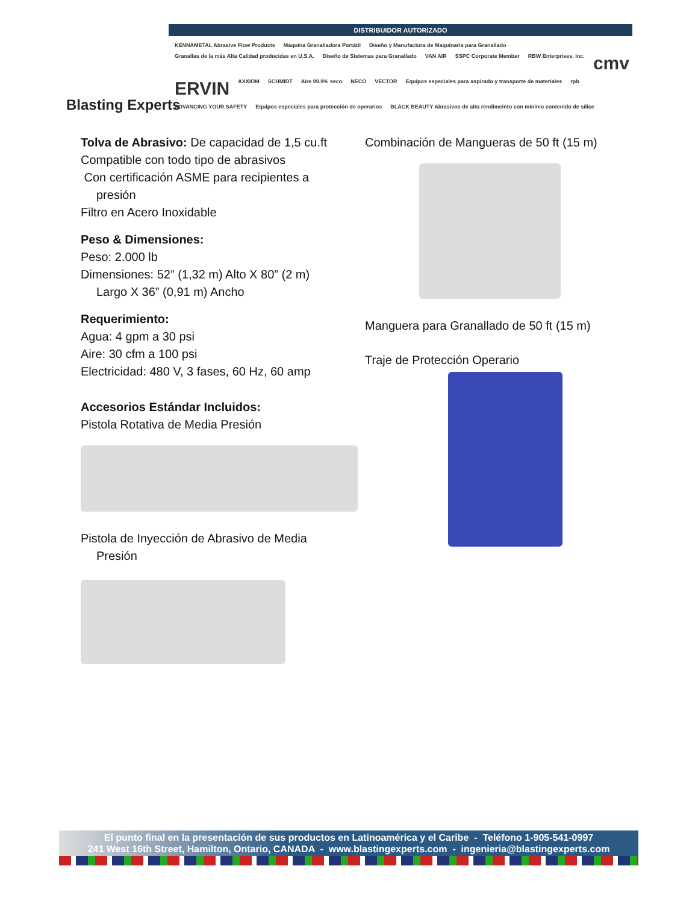Blasting Experts
DISTRIBUIDOR AUTORIZADO
KENNAMETAL Abrasive Flow Products Máquina Granalladora Portátil Diseño y Manufactura de Maquinaria para Granallado Granallas de la más Alta Calidad producidas en U.S.A. Diseño de Sistemas para Granallado VAN AIR SSPC Corporate Member RBW Enterprises, Inc. cmv ERVIN AXXIOM SCHMIDT Aire 99.9% seco NECO VECTOR Equipos especiales para aspirado y transporte de materiales rpb ADVANCING YOUR SAFETY Equipos especiales para protección de operarios BLACK BEAUTY Abrasivos de alto rendimeinto con mínimo contenido de sílice
Tolva de Abrasivo: De capacidad de 1,5 cu.ft
Compatible con todo tipo de abrasivos
Con certificación ASME para recipientes a
presión
Filtro en Acero Inoxidable
Peso & Dimensiones:
Peso: 2.000 lb
Dimensiones: 52” (1,32 m) Alto X 80” (2 m)
Largo X 36” (0,91 m) Ancho
Requerimiento:
Agua: 4 gpm a 30 psi
Aire: 30 cfm a 100 psi
Electricidad: 480 V, 3 fases, 60 Hz, 60 amp
Accesorios Estándar Incluidos:
Pistola Rotativa de Media Presión
Pistola de Inyección de Abrasivo de Media
Presión
Combinación de Mangueras de 50 ft (15 m)
Manguera para Granallado de 50 ft (15 m)
Traje de Protección Operario
El punto final en la presentación de sus productos en Latinoamérica y el Caribe - Teléfono 1-905-541-0997
241 West 16th Street, Hamilton, Ontario, CANADA - www.blastingexperts.com - ingenieria@blastingexperts.com